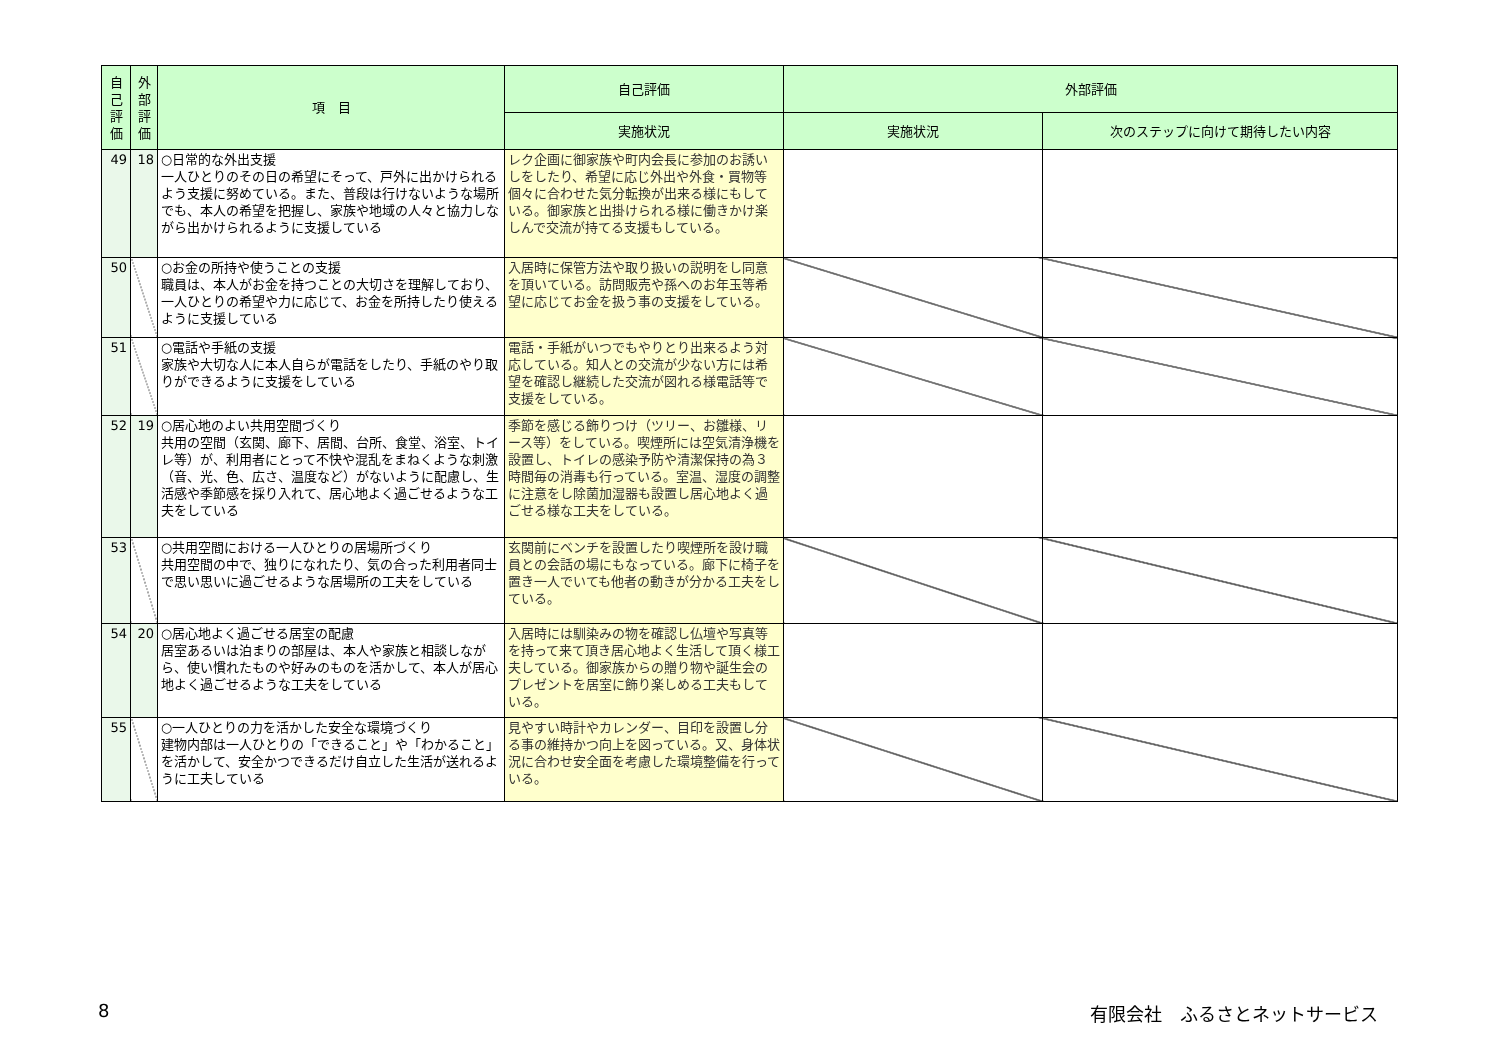| 自己評価 | 外部評価 | 項 目 | 自己評価 | 外部評価 | |
| --- | --- | --- | --- | --- | --- |
| | | | 実施状況 | 実施状況 | 次のステップに向けて期待したい内容 |
| 49 | 18 | ○日常的な外出支援 一人ひとりのその日の希望にそって、戸外に出かけられるよう支援に努めている。また、普段は行けないような場所でも、本人の希望を把握し、家族や地域の人々と協力しながら出かけられるように支援している | レク企画に御家族や町内会長に参加のお誘いしをしたり、希望に応じ外出や外食・買物等個々に合わせた気分転換が出来る様にもしている。御家族と出掛けられる様に働きかけ楽しんで交流が持てる支援もしている。 | | |
| 50 | | ○お金の所持や使うことの支援 職員は、本人がお金を持つことの大切さを理解しており、一人ひとりの希望や力に応じて、お金を所持したり使えるように支援している | 入居時に保管方法や取り扱いの説明をし同意を頂いている。訪問販売や孫へのお年玉等希望に応じてお金を扱う事の支援をしている。 | | |
| 51 | | ○電話や手紙の支援 家族や大切な人に本人自らが電話をしたり、手紙のやり取りができるように支援をしている | 電話・手紙がいつでもやりとり出来るよう対応している。知人との交流が少ない方には希望を確認し継続した交流が図れる様電話等で支援をしている。 | | |
| 52 | 19 | ○居心地のよい共用空間づくり 共用の空間（玄関、廊下、居間、台所、食堂、浴室、トイレ等）が、利用者にとって不快や混乱をまねくような刺激（音、光、色、広さ、温度など）がないように配慮し、生活感や季節感を採り入れて、居心地よく過ごせるような工夫をしている | 季節を感じる飾りつけ（ツリー、お雛様、リース等）をしている。喫煙所には空気清浄機を設置し、トイレの感染予防や清潔保持の為３時間毎の消毒も行っている。室温、湿度の調整に注意をし除菌加湿器も設置し居心地よく過ごせる様な工夫をしている。 | | |
| 53 | | ○共用空間における一人ひとりの居場所づくり 共用空間の中で、独りになれたり、気の合った利用者同士で思い思いに過ごせるような居場所の工夫をしている | 玄関前にベンチを設置したり喫煙所を設け職員との会話の場にもなっている。廊下に椅子を置き一人でいても他者の動きが分かる工夫をしている。 | | |
| 54 | 20 | ○居心地よく過ごせる居室の配慮 居室あるいは泊まりの部屋は、本人や家族と相談しながら、使い慣れたものや好みのものを活かして、本人が居心地よく過ごせるような工夫をしている | 入居時には馴染みの物を確認し仏壇や写真等を持って来て頂き居心地よく生活して頂く様工夫している。御家族からの贈り物や誕生会のプレゼントを居室に飾り楽しめる工夫もしている。 | | |
| 55 | | ○一人ひとりの力を活かした安全な環境づくり 建物内部は一人ひとりの「できること」や「わかること」を活かして、安全かつできるだけ自立した生活が送れるように工夫している | 見やすい時計やカレンダー、目印を設置し分る事の維持かつ向上を図っている。又、身体状況に合わせ安全面を考慮した環境整備を行っている。 | | |
8 有限会社　ふるさとネットサービス